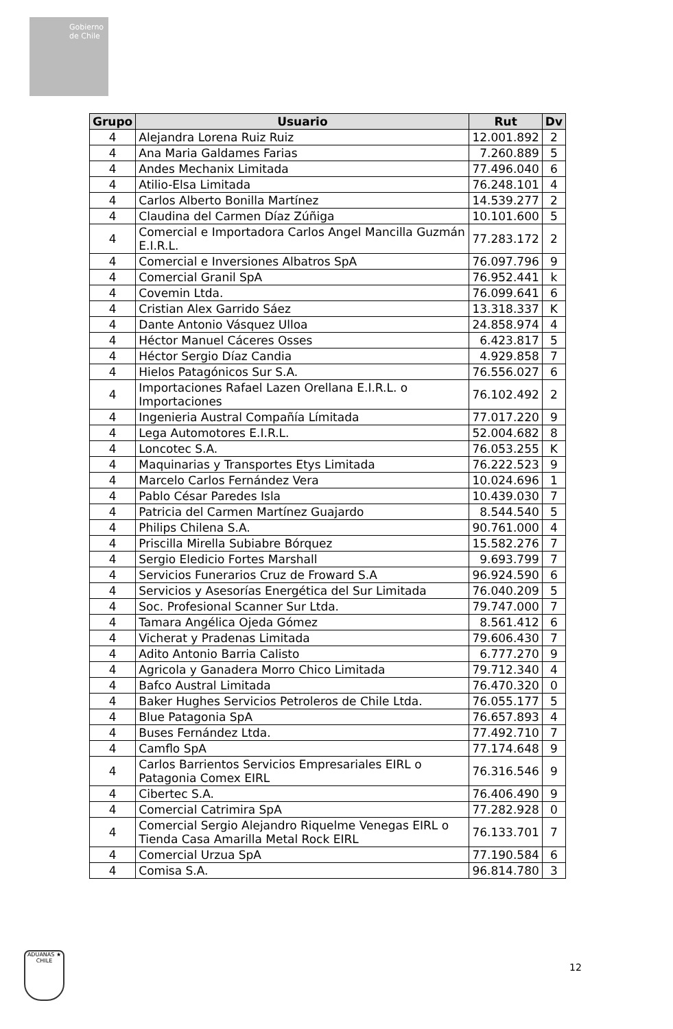Gobierno de Chile
| Grupo | Usuario | Rut | Dv |
| --- | --- | --- | --- |
| 4 | Alejandra Lorena Ruiz Ruiz | 12.001.892 | 2 |
| 4 | Ana Maria Galdames Farias | 7.260.889 | 5 |
| 4 | Andes Mechanix Limitada | 77.496.040 | 6 |
| 4 | Atilio-Elsa Limitada | 76.248.101 | 4 |
| 4 | Carlos Alberto Bonilla Martínez | 14.539.277 | 2 |
| 4 | Claudina del Carmen Díaz Zúñiga | 10.101.600 | 5 |
| 4 | Comercial e Importadora Carlos Angel Mancilla Guzmán E.I.R.L. | 77.283.172 | 2 |
| 4 | Comercial e Inversiones Albatros SpA | 76.097.796 | 9 |
| 4 | Comercial Granil SpA | 76.952.441 | k |
| 4 | Covemin Ltda. | 76.099.641 | 6 |
| 4 | Cristian Alex Garrido Sáez | 13.318.337 | K |
| 4 | Dante Antonio Vásquez Ulloa | 24.858.974 | 4 |
| 4 | Héctor Manuel Cáceres Osses | 6.423.817 | 5 |
| 4 | Héctor Sergio Díaz Candia | 4.929.858 | 7 |
| 4 | Hielos Patagónicos Sur S.A. | 76.556.027 | 6 |
| 4 | Importaciones Rafael Lazen Orellana E.I.R.L. o Importaciones | 76.102.492 | 2 |
| 4 | Ingenieria Austral Compañía Límitada | 77.017.220 | 9 |
| 4 | Lega Automotores E.I.R.L. | 52.004.682 | 8 |
| 4 | Loncotec S.A. | 76.053.255 | K |
| 4 | Maquinarias y Transportes Etys Limitada | 76.222.523 | 9 |
| 4 | Marcelo Carlos Fernández Vera | 10.024.696 | 1 |
| 4 | Pablo César Paredes Isla | 10.439.030 | 7 |
| 4 | Patricia del Carmen Martínez Guajardo | 8.544.540 | 5 |
| 4 | Philips Chilena S.A. | 90.761.000 | 4 |
| 4 | Priscilla Mirella Subiabre Bórquez | 15.582.276 | 7 |
| 4 | Sergio Eledicio Fortes Marshall | 9.693.799 | 7 |
| 4 | Servicios Funerarios Cruz de Froward S.A | 96.924.590 | 6 |
| 4 | Servicios y Asesorías Energética del Sur Limitada | 76.040.209 | 5 |
| 4 | Soc. Profesional Scanner Sur Ltda. | 79.747.000 | 7 |
| 4 | Tamara Angélica Ojeda Gómez | 8.561.412 | 6 |
| 4 | Vicherat y Pradenas Limitada | 79.606.430 | 7 |
| 4 | Adito Antonio Barria Calisto | 6.777.270 | 9 |
| 4 | Agricola y Ganadera Morro Chico Limitada | 79.712.340 | 4 |
| 4 | Bafco Austral Limitada | 76.470.320 | 0 |
| 4 | Baker Hughes Servicios Petroleros de Chile Ltda. | 76.055.177 | 5 |
| 4 | Blue Patagonia SpA | 76.657.893 | 4 |
| 4 | Buses Fernández Ltda. | 77.492.710 | 7 |
| 4 | Camflo SpA | 77.174.648 | 9 |
| 4 | Carlos Barrientos Servicios Empresariales EIRL o Patagonia Comex EIRL | 76.316.546 | 9 |
| 4 | Cibertec S.A. | 76.406.490 | 9 |
| 4 | Comercial Catrimira SpA | 77.282.928 | 0 |
| 4 | Comercial Sergio Alejandro Riquelme Venegas EIRL o Tienda Casa Amarilla Metal Rock EIRL | 76.133.701 | 7 |
| 4 | Comercial Urzua SpA | 77.190.584 | 6 |
| 4 | Comisa S.A. | 96.814.780 | 3 |
ADUANAS ★ CHILE
12